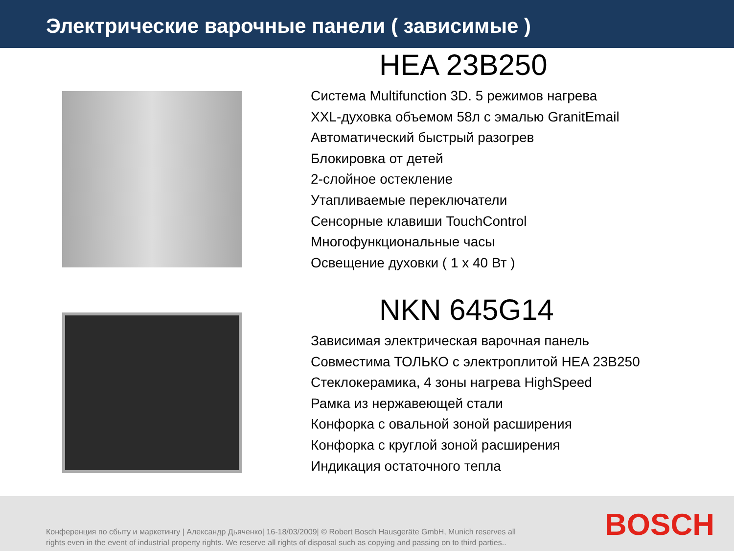Электрические варочные панели ( зависимые )
HEA 23B250
Система Multifunction 3D. 5 режимов нагрева
XXL-духовка объемом 58л с эмалью GranitEmail
Автоматический быстрый разогрев
Блокировка от детей
2-слойное остекление
Утапливаемые переключатели
Сенсорные клавиши TouchControl
Многофункциональные часы
Освещение духовки ( 1 x 40 Вт )
NKN 645G14
Зависимая электрическая варочная панель
Совместима ТОЛЬКО с электроплитой HEA 23B250
Стеклокерамика, 4 зоны нагрева HighSpeed
Рамка из нержавеющей стали
Конфорка с овальной зоной расширения
Конфорка с круглой зоной расширения
Индикация остаточного тепла
Конференция по сбыту и маркетингу | Александр Дьяченко| 16-18/03/2009| © Robert Bosch Hausgeräte GmbH, Munich reserves all rights even in the event of industrial property rights. We reserve all rights of disposal such as copying and passing on to third parties..
BOSCH